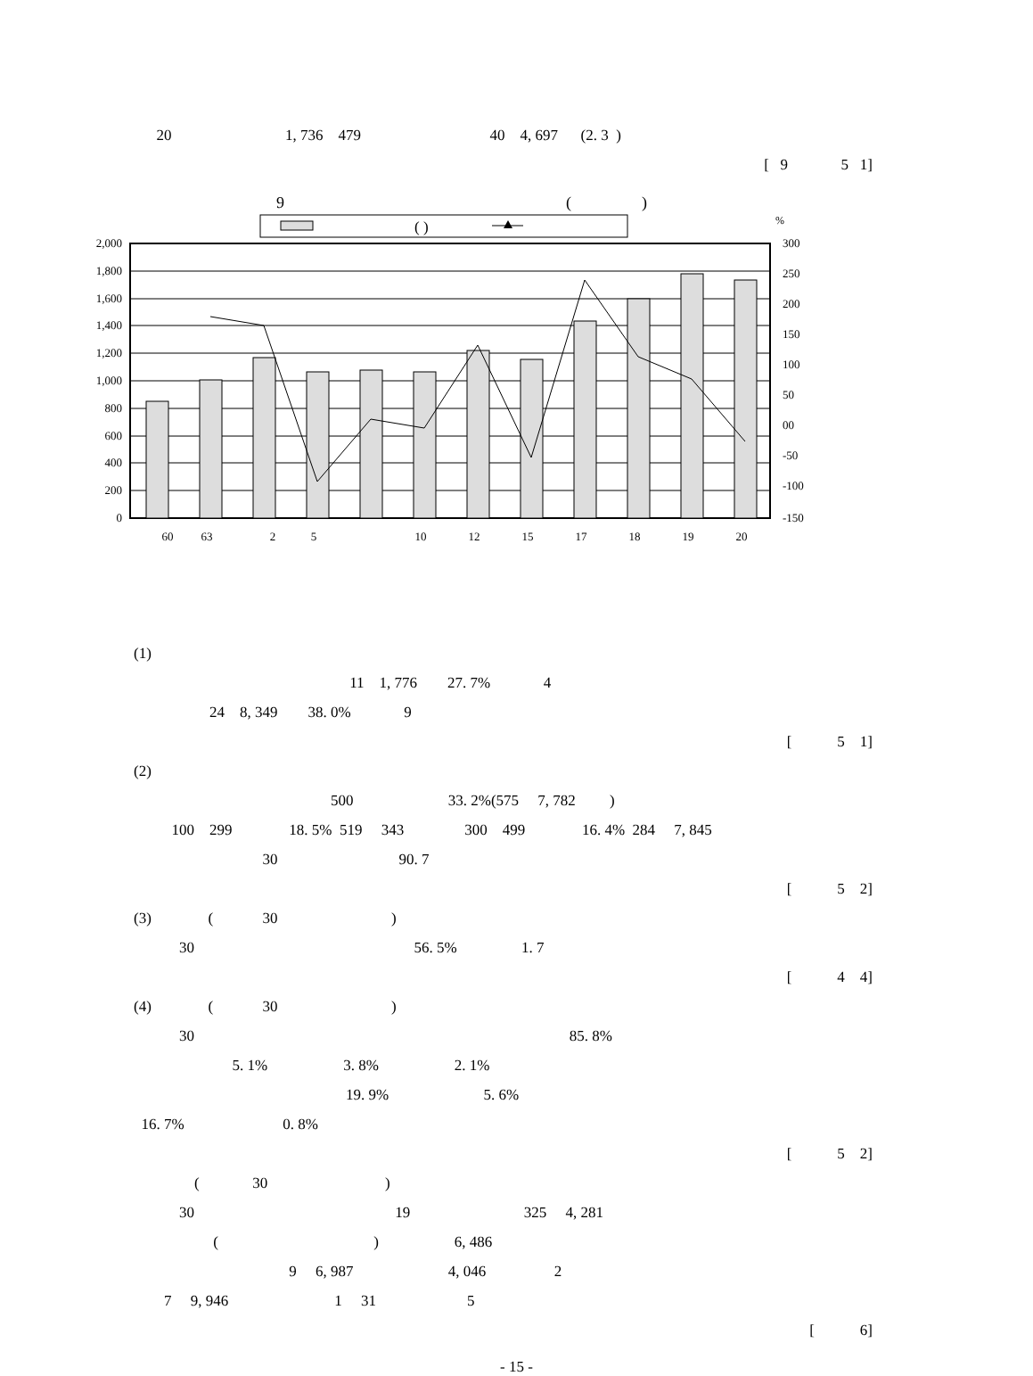20 1, 736 479 40 4, 697 (2. 3 )
[ 9 5 1]
9
(
)
( )
%
2,000
1,800
1,600
1,400
1,200
1,000
800
600
400
200
0
300
250
200
150
100
50
00
-50
-100
-150
60
63
2
5
10
12
15
17
18
19
20
(1)
11 1, 776 27. 7% 4
24 8, 349 38. 0% 9
[ 5 1]
(2)
500 33. 2%(575 7, 782 )
100 299 18. 5% 519 343 300 499 16. 4% 284 7, 845
30 90. 7
[ 5 2]
(3) ( 30 )
30 56. 5% 1. 7
[ 4 4]
(4) ( 30 )
30 85. 8%
5. 1% 3. 8% 2. 1%
19. 9% 5. 6%
16. 7% 0. 8%
[ 5 2]
( 30 )
30 19 325 4, 281
( ) 6, 486
9 6, 987 4, 046 2
7 9, 946 1 31 5
[ 6]
- 15 -